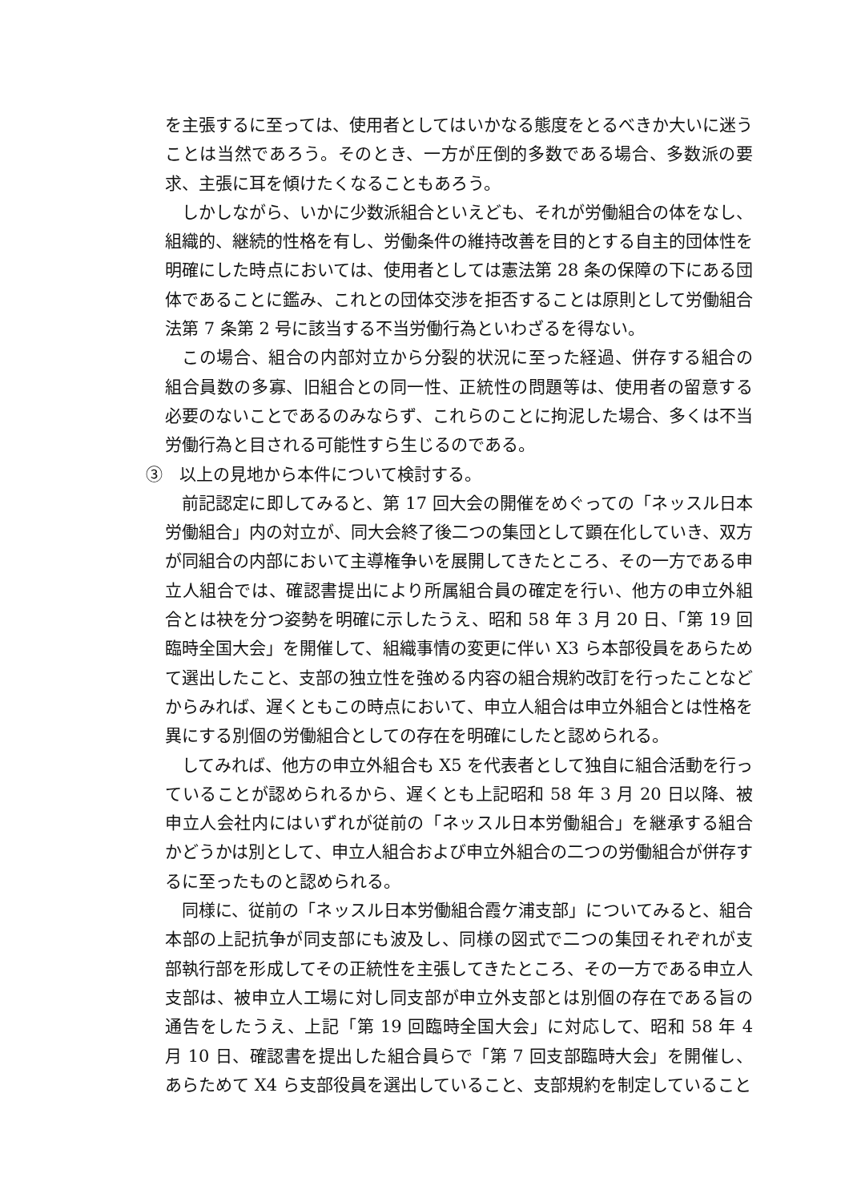を主張するに至っては、使用者としてはいかなる態度をとるべきか大いに迷うことは当然であろう。そのとき、一方が圧倒的多数である場合、多数派の要求、主張に耳を傾けたくなることもあろう。
しかしながら、いかに少数派組合といえども、それが労働組合の体をなし、組織的、継続的性格を有し、労働条件の維持改善を目的とする自主的団体性を明確にした時点においては、使用者としては憲法第 28 条の保障の下にある団体であることに鑑み、これとの団体交渉を拒否することは原則として労働組合法第 7 条第 2 号に該当する不当労働行為といわざるを得ない。
この場合、組合の内部対立から分裂的状況に至った経過、併存する組合の組合員数の多寡、旧組合との同一性、正統性の問題等は、使用者の留意する必要のないことであるのみならず、これらのことに拘泥した場合、多くは不当労働行為と目される可能性すら生じるのである。
③　以上の見地から本件について検討する。
前記認定に即してみると、第 17 回大会の開催をめぐっての「ネッスル日本労働組合」内の対立が、同大会終了後二つの集団として顕在化していき、双方が同組合の内部において主導権争いを展開してきたところ、その一方である申立人組合では、確認書提出により所属組合員の確定を行い、他方の申立外組合とは袂を分つ姿勢を明確に示したうえ、昭和 58 年 3 月 20 日、「第 19 回臨時全国大会」を開催して、組織事情の変更に伴い X3 ら本部役員をあらためて選出したこと、支部の独立性を強める内容の組合規約改訂を行ったことなどからみれば、遅くともこの時点において、申立人組合は申立外組合とは性格を異にする別個の労働組合としての存在を明確にしたと認められる。
してみれば、他方の申立外組合も X5 を代表者として独自に組合活動を行っていることが認められるから、遅くとも上記昭和 58 年 3 月 20 日以降、被申立人会社内にはいずれが従前の「ネッスル日本労働組合」を継承する組合かどうかは別として、申立人組合および申立外組合の二つの労働組合が併存するに至ったものと認められる。
同様に、従前の「ネッスル日本労働組合霞ケ浦支部」についてみると、組合本部の上記抗争が同支部にも波及し、同様の図式で二つの集団それぞれが支部執行部を形成してその正統性を主張してきたところ、その一方である申立人支部は、被申立人工場に対し同支部が申立外支部とは別個の存在である旨の通告をしたうえ、上記「第 19 回臨時全国大会」に対応して、昭和 58 年 4 月 10 日、確認書を提出した組合員らで「第 7 回支部臨時大会」を開催し、あらためて X4 ら支部役員を選出していること、支部規約を制定していること